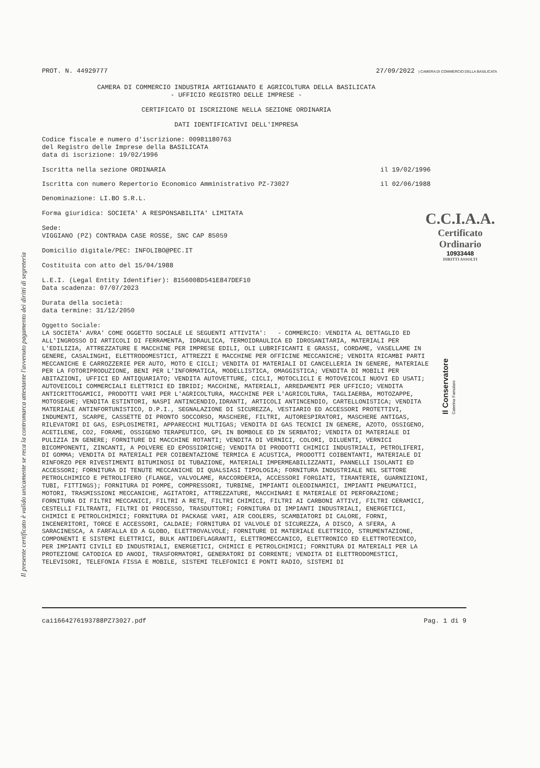Il presente certificato è valido unicamente se reca la contromarca attestante l'avvenuto pagamento dei diritti di segreteria
PROT. N. 44929777 27/09/2022 | CAMERA DI COMMERCIO DELLA BASILICATA
CAMERA DI COMMERCIO INDUSTRIA ARTIGIANATO E AGRICOLTURA DELLA BASILICATA
- UFFICIO REGISTRO DELLE IMPRESE -
CERTIFICATO DI ISCRIZIONE NELLA SEZIONE ORDINARIA
DATI IDENTIFICATIVI DELL'IMPRESA
Codice fiscale e numero d'iscrizione: 00981180763 del Registro delle Imprese della BASILICATA data di iscrizione: 19/02/1996
Iscritta nella sezione ORDINARIA il 19/02/1996
Iscritta con numero Repertorio Economico Amministrativo PZ-73027 il 02/06/1988
Denominazione: LI.BO S.R.L.
Forma giuridica: SOCIETA' A RESPONSABILITA' LIMITATA
Sede: VIGGIANO (PZ) CONTRADA CASE ROSSE, SNC CAP 85059
Domicilio digitale/PEC: INFOLIBO@PEC.IT
Costituita con atto del 15/04/1988
L.E.I. (Legal Entity Identifier): 8156008D541E847DEF10 Data scadenza: 07/07/2023
Durata della società: data termine: 31/12/2050
Oggetto Sociale: LA SOCIETA' AVRA' COME OGGETTO SOCIALE LE SEGUENTI ATTIVITA': - COMMERCIO: VENDITA AL DETTAGLIO ED ALL'INGROSSO DI ARTICOLI DI FERRAMENTA, IDRAULICA, TERMOIDRAULICA ED IDROSANITARIA, MATERIALI PER L'EDILIZIA, ATTREZZATURE E MACCHINE PER IMPRESE EDILI, OLI LUBRIFICANTI E GRASSI, CORDAME, VASELLAME IN GENERE, CASALINGHI, ELETTRODOMESTICI, ATTREZZI E MACCHINE PER OFFICINE MECCANICHE; VENDITA RICAMBI PARTI MECCANICHE E CARROZZERIE PER AUTO, MOTO E CICLI; VENDITA DI MATERIALI DI CANCELLERIA IN GENERE, MATERIALE PER LA FOTORIPRODUZIONE, BENI PER L'INFORMATICA, MODELLISTICA, OMAGGISTICA; VENDITA DI MOBILI PER ABITAZIONI, UFFICI ED ANTIQUARIATO; VENDITA AUTOVETTURE, CICLI, MOTOCLICLI E MOTOVEICOLI NUOVI ED USATI; AUTOVEICOLI COMMERCIALI ELETTRICI ED IBRIDI; MACCHINE, MATERIALI, ARREDAMENTI PER UFFICIO; VENDITA ANTICRITTOGAMICI, PRODOTTI VARI PER L'AGRICOLTURA, MACCHINE PER L'AGRICOLTURA, TAGLIAERBA, MOTOZAPPE, MOTOSEGHE; VENDITA ESTINTORI, NASPI ANTINCENDIO,IDRANTI, ARTICOLI ANTINCENDIO, CARTELLONISTICA; VENDITA MATERIALE ANTINFORTUNISTICO, D.P.I., SEGNALAZIONE DI SICUREZZA, VESTIARIO ED ACCESSORI PROTETTIVI, INDUMENTI, SCARPE, CASSETTE DI PRONTO SOCCORSO, MASCHERE, FILTRI, AUTORESPIRATORI, MASCHERE ANTIGAS, RILEVATORI DI GAS, ESPLOSIMETRI, APPARECCHI MULTIGAS; VENDITA DI GAS TECNICI IN GENERE, AZOTO, OSSIGENO, ACETILENE, CO2, FORAME, OSSIGENO TERAPEUTICO, GPL IN BOMBOLE ED IN SERBATOI; VENDITA DI MATERIALE DI PULIZIA IN GENERE; FORNITURE DI MACCHINE ROTANTI; VENDITA DI VERNICI, COLORI, DILUENTI, VERNICI BICOMPONENTI, ZINCANTI, A POLVERE ED EPOSSIDRICHE; VENDITA DI PRODOTTI CHIMICI INDUSTRIALI, PETROLIFERI, DI GOMMA; VENDITA DI MATERIALI PER COIBENTAZIONE TERMICA E ACUSTICA, PRODOTTI COIBENTANTI, MATERIALE DI RINFORZO PER RIVESTIMENTI BITUMINOSI DI TUBAZIONE, MATERIALI IMPERMEABILIZZANTI, PANNELLI ISOLANTI ED ACCESSORI; FORNITURA DI TENUTE MECCANICHE DI QUALSIASI TIPOLOGIA; FORNITURA INDUSTRIALE NEL SETTORE PETROLCHIMICO E PETROLIFERO (FLANGE, VALVOLAME, RACCORDERIA, ACCESSORI FORGIATI, TIRANTERIE, GUARNIZIONI, TUBI, FITTINGS); FORNITURA DI POMPE, COMPRESSORI, TURBINE, IMPIANTI OLEODINAMICI, IMPIANTI PNEUMATICI, MOTORI, TRASMISSIONI MECCANICHE, AGITATORI, ATTREZZATURE, MACCHINARI E MATERIALE DI PERFORAZIONE; FORNITURA DI FILTRI MECCANICI, FILTRI A RETE, FILTRI CHIMICI, FILTRI AI CARBONI ATTIVI, FILTRI CERAMICI, CESTELLI FILTRANTI, FILTRI DI PROCESSO, TRASDUTTORI; FORNITURA DI IMPIANTI INDUSTRIALI, ENERGETICI, CHIMICI E PETROLCHIMICI; FORNITURA DI PACKAGE VARI, AIR COOLERS, SCAMBIATORI DI CALORE, FORNI, INCENERITORI, TORCE E ACCESSORI, CALDAIE; FORNITURA DI VALVOLE DI SICUREZZA, A DISCO, A SFERA, A SARACINESCA, A FARFALLA ED A GLOBO, ELETTROVALVOLE; FORNITURE DI MATERIALE ELETTRICO, STRUMENTAZIONE, COMPONENTI E SISTEMI ELETTRICI, BULK ANTIDEFLAGRANTI, ELETTROMECCANICO, ELETTRONICO ED ELETTROTECNICO, PER IMPIANTI CIVILI ED INDUSTRIALI, ENERGETICI, CHIMICI E PETROLCHIMICI; FORNITURA DI MATERIALI PER LA PROTEZIONE CATODICA ED ANODI, TRASFORMATORI, GENERATORI DI CORRENTE; VENDITA DI ELETTRODOMESTICI, TELEVISORI, TELEFONIA FISSA E MOBILE, SISTEMI TELEFONICI E PONTI RADIO, SISTEMI DI
C.C.I.A.A.
Certificato
Ordinario
10933448
DIRITTI ASSOLTI
Il Conservatore
Caterina Famularo
cai1664276193788PZ73027.pdf Pag. 1 di 9